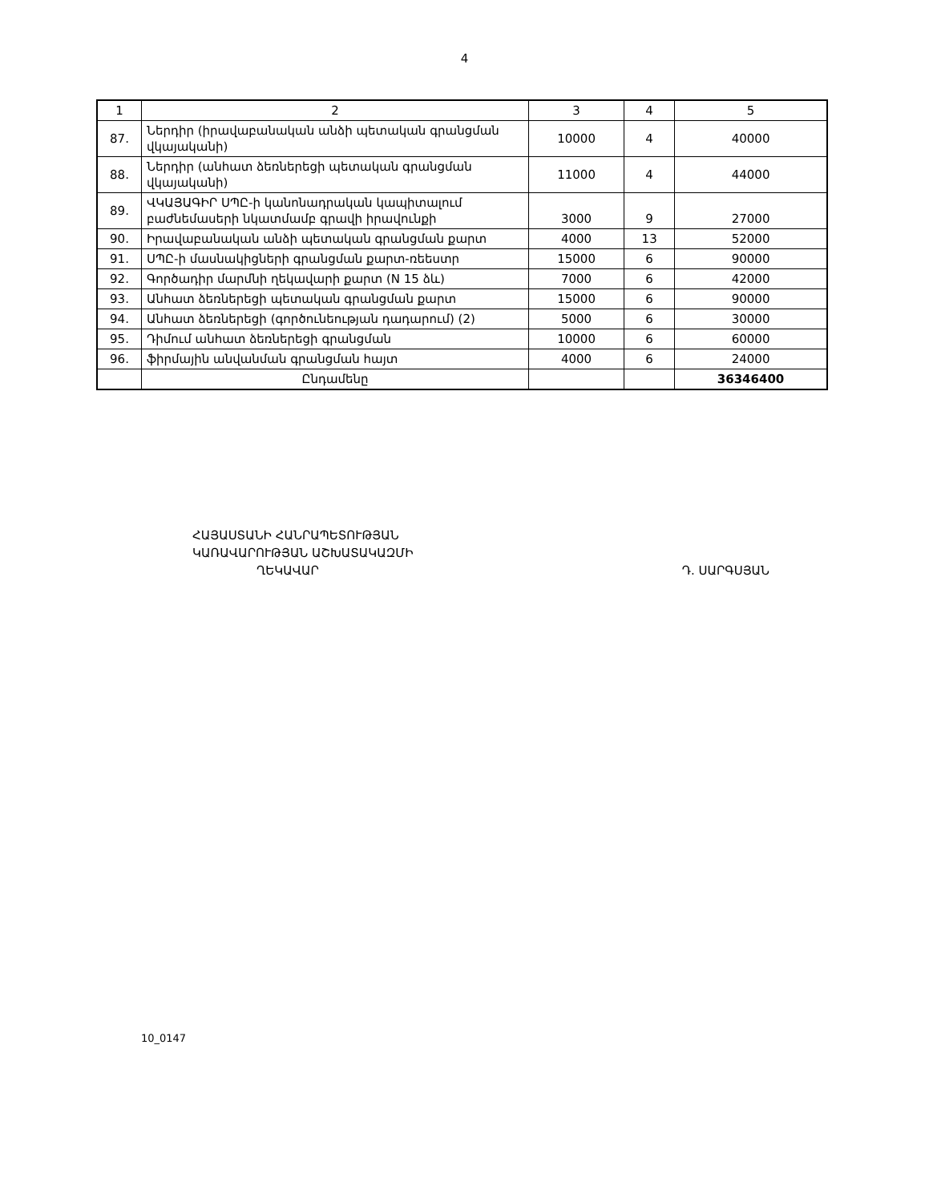4
| 1 | 2 | 3 | 4 | 5 |
| 87. | Ներդիր (իրավաբանական անձի պետական գրանցման վկայականի) | 10000 | 4 | 40000 |
| 88. | Ներդիր (անհատ ձեռներեցի պետական գրանցման վկայականի) | 11000 | 4 | 44000 |
| 89. | ՎԿԱՅԱԳԻՐ ՍՊԸ-ի կանոնադրական կապիտալում բաժնեմասերի նկատմամբ գրավի իրավունքի | 3000 | 9 | 27000 |
| 90. | Իրավաբանական անձի պետական գրանցման քարտ | 4000 | 13 | 52000 |
| 91. | ՍՊԸ-ի մասնակիցների գրանցման քարտ-ռեեստր | 15000 | 6 | 90000 |
| 92. | Գործադիր մարմնի ղեկավարի քարտ (N 15 ձև) | 7000 | 6 | 42000 |
| 93. | Անհատ ձեռներեցի պետական գրանցման քարտ | 15000 | 6 | 90000 |
| 94. | Անհատ ձեռներեցի (գործունեության դադարում) (2) | 5000 | 6 | 30000 |
| 95. | Դիմում անհատ ձեռներեցի գրանցման | 10000 | 6 | 60000 |
| 96. | ֆիրմային անվանման գրանցման հայտ | 4000 | 6 | 24000 |
| | Ընդամենը | | | 36346400 |
ՀԱՅԱՍՏԱՆԻ ՀԱՆՐԱՊԵՏՈՒԹՅԱՆ
ԿԱՌԱՎԱՐՈՒԹՅԱՆ ԱՇԽԱՏԱԿԱԶՄԻ
ՂԵԿԱՎԱՐ Դ. ՍԱՐԳՍՅԱՆ
10_0147